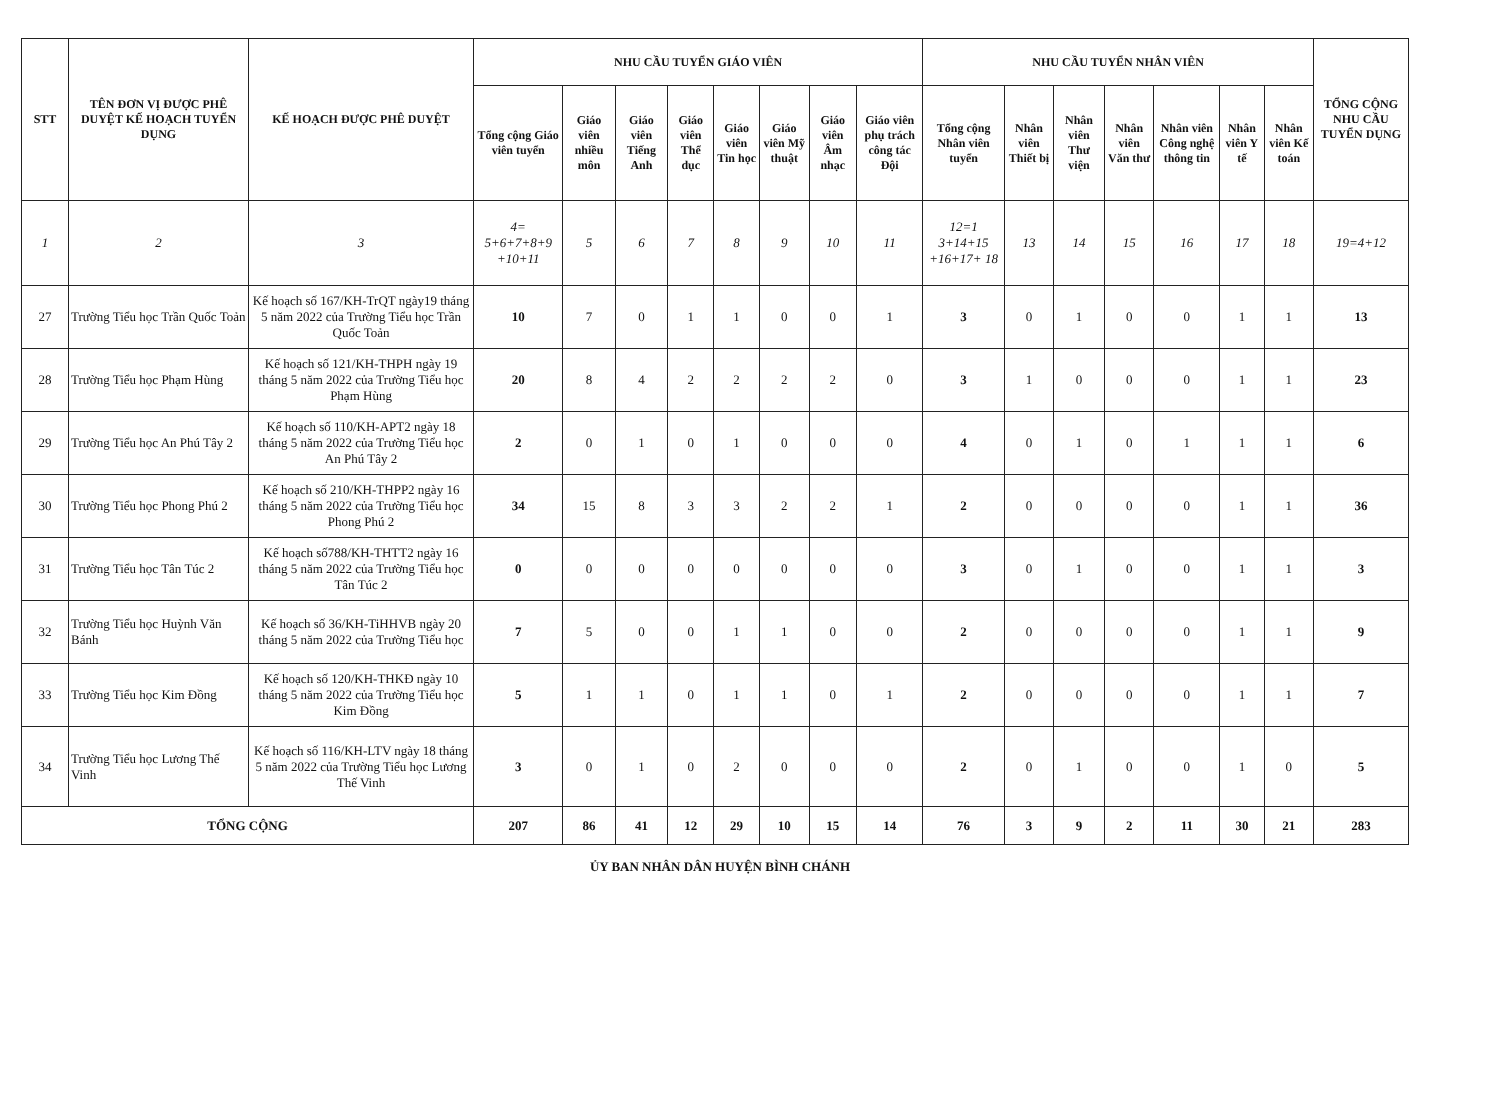| STT | TÊN ĐƠN VỊ ĐƯỢC PHÊ DUYỆT KẾ HOẠCH TUYỂN DỤNG | KẾ HOẠCH ĐƯỢC PHÊ DUYỆT | NHU CẦU TUYỂN GIÁO VIÊN | | | | | | | | NHU CẦU TUYỂN NHÂN VIÊN | | | | | | | TỔNG CỘNG NHU CẦU TUYỂN DỤNG |
| --- | --- | --- | --- | --- | --- | --- | --- | --- | --- | --- | --- | --- | --- | --- | --- | --- | --- | --- |
| | | | Tổng cộng Giáo viên tuyển | Giáo viên nhiều môn | Giáo viên Tiếng Anh | Giáo viên Thể dục | Giáo viên Tin học | Giáo viên Mỹ thuật | Giáo viên Âm nhạc | Giáo viên phụ trách công tác Đội | Tổng cộng Nhân viên tuyển | Nhân viên Thiết bị | Nhân viên Thư viện | Nhân viên Văn thư | Nhân viên Công nghệ thông tin | Nhân viên Y tế | Nhân viên Kế toán | |
| 1 | 2 | 3 | 4= 5+6+7+8+9 +10+11 | 5 | 6 | 7 | 8 | 9 | 10 | 11 | 12=1 3+14+15 +16+17+ 18 | 13 | 14 | 15 | 16 | 17 | 18 | 19=4+12 |
| 27 | Trường Tiểu học Trần Quốc Toản | Kế hoạch số 167/KH-TrQT ngày19 tháng 5 năm 2022 của Trường Tiểu học Trần Quốc Toản | 10 | 7 | 0 | 1 | 1 | 0 | 0 | 1 | 3 | 0 | 1 | 0 | 0 | 1 | 1 | 13 |
| 28 | Trường Tiểu học Phạm Hùng | Kế hoạch số 121/KH-THPH ngày 19 tháng 5 năm 2022 của Trường Tiểu học Phạm Hùng | 20 | 8 | 4 | 2 | 2 | 2 | 2 | 0 | 3 | 1 | 0 | 0 | 0 | 1 | 1 | 23 |
| 29 | Trường Tiểu học An Phú Tây 2 | Kế hoạch số 110/KH-APT2 ngày 18 tháng 5 năm 2022 của Trường Tiểu học An Phú Tây 2 | 2 | 0 | 1 | 0 | 1 | 0 | 0 | 0 | 4 | 0 | 1 | 0 | 1 | 1 | 1 | 6 |
| 30 | Trường Tiểu học Phong Phú 2 | Kế hoạch số 210/KH-THPP2 ngày 16 tháng 5 năm 2022 của Trường Tiểu học Phong Phú 2 | 34 | 15 | 8 | 3 | 3 | 2 | 2 | 1 | 2 | 0 | 0 | 0 | 0 | 1 | 1 | 36 |
| 31 | Trường Tiểu học Tân Túc 2 | Kế hoạch số788/KH-THTT2 ngày 16 tháng 5 năm 2022 của Trường Tiểu học Tân Túc 2 | 0 | 0 | 0 | 0 | 0 | 0 | 0 | 0 | 3 | 0 | 1 | 0 | 0 | 1 | 1 | 3 |
| 32 | Trường Tiểu học Huỳnh Văn Bánh | Kế hoạch số 36/KH-TiHHVB ngày 20 tháng 5 năm 2022 của Trường Tiểu học | 7 | 5 | 0 | 0 | 1 | 1 | 0 | 0 | 2 | 0 | 0 | 0 | 0 | 1 | 1 | 9 |
| 33 | Trường Tiểu học Kim Đồng | Kế hoạch số 120/KH-THKĐ ngày 10 tháng 5 năm 2022 của Trường Tiểu học Kim Đồng | 5 | 1 | 1 | 0 | 1 | 1 | 0 | 1 | 2 | 0 | 0 | 0 | 0 | 1 | 1 | 7 |
| 34 | Trường Tiểu học Lương Thế Vinh | Kế hoạch số 116/KH-LTV ngày 18 tháng 5 năm 2022 của Trường Tiểu học Lương Thế Vinh | 3 | 0 | 1 | 0 | 2 | 0 | 0 | 0 | 2 | 0 | 1 | 0 | 0 | 1 | 0 | 5 |
| TỔNG CỘNG | | | 207 | 86 | 41 | 12 | 29 | 10 | 15 | 14 | 76 | 3 | 9 | 2 | 11 | 30 | 21 | 283 |
ỦY BAN NHÂN DÂN HUYỆN BÌNH CHÁNH